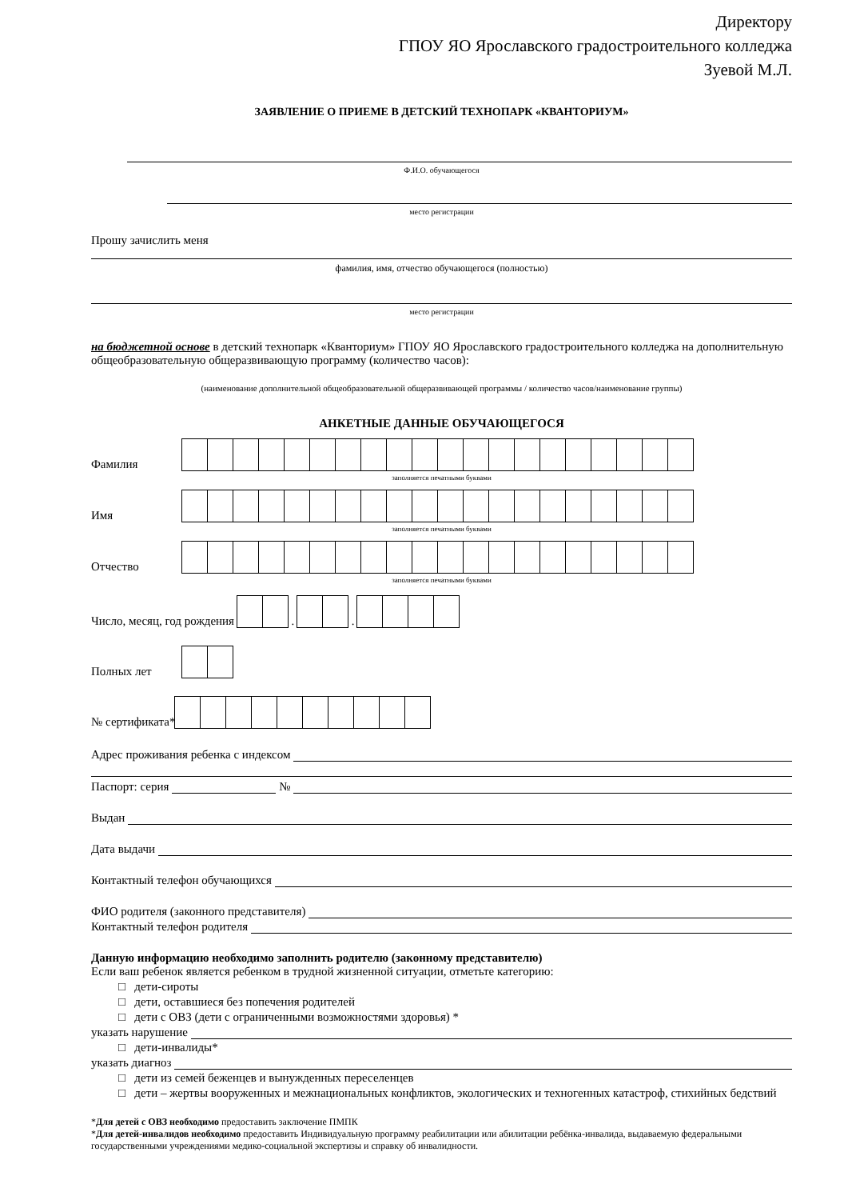Директору
ГПОУ ЯО Ярославского градостроительного колледжа
Зуевой М.Л.
ЗАЯВЛЕНИЕ О ПРИЕМЕ В ДЕТСКИЙ ТЕХНОПАРК «КВАНТОРИУМ»
Ф.И.О. обучающегося
место регистрации
Прошу зачислить меня
фамилия, имя, отчество обучающегося (полностью)
место регистрации
на бюджетной основе в детский технопарк «Кванториум» ГПОУ ЯО Ярославского градостроительного колледжа на дополнительную общеобразовательную общеразвивающую программу (количество часов):
(наименование дополнительной общеобразовательной общеразвивающей программы / количество часов/наименование группы)
АНКЕТНЫЕ ДАННЫЕ ОБУЧАЮЩЕГОСЯ
Фамилия
заполняется печатными буквами
Имя
заполняется печатными буквами
Отчество
заполняется печатными буквами
Число, месяц, год рождения
.
.
Полных лет
№ сертификата*
Адрес проживания ребенка с индексом
Паспорт: серия №
Выдан
Дата выдачи
Контактный телефон обучающихся
ФИО родителя (законного представителя)
Контактный телефон родителя
Данную информацию необходимо заполнить родителю (законному представителю)
Если ваш ребенок является ребенком в трудной жизненной ситуации, отметьте категорию:
□ дети-сироты
□ дети, оставшиеся без попечения родителей
□ дети с ОВЗ (дети с ограниченными возможностями здоровья) *
указать нарушение
□ дети-инвалиды*
указать диагноз
□ дети из семей беженцев и вынужденных переселенцев
□ дети – жертвы вооруженных и межнациональных конфликтов, экологических и техногенных катастроф, стихийных бедствий
*Для детей с ОВЗ необходимо предоставить заключение ПМПК
*Для детей-инвалидов необходимо предоставить Индивидуальную программу реабилитации или абилитации ребёнка-инвалида, выдаваемую федеральными государственными учреждениями медико-социальной экспертизы и справку об инвалидности.